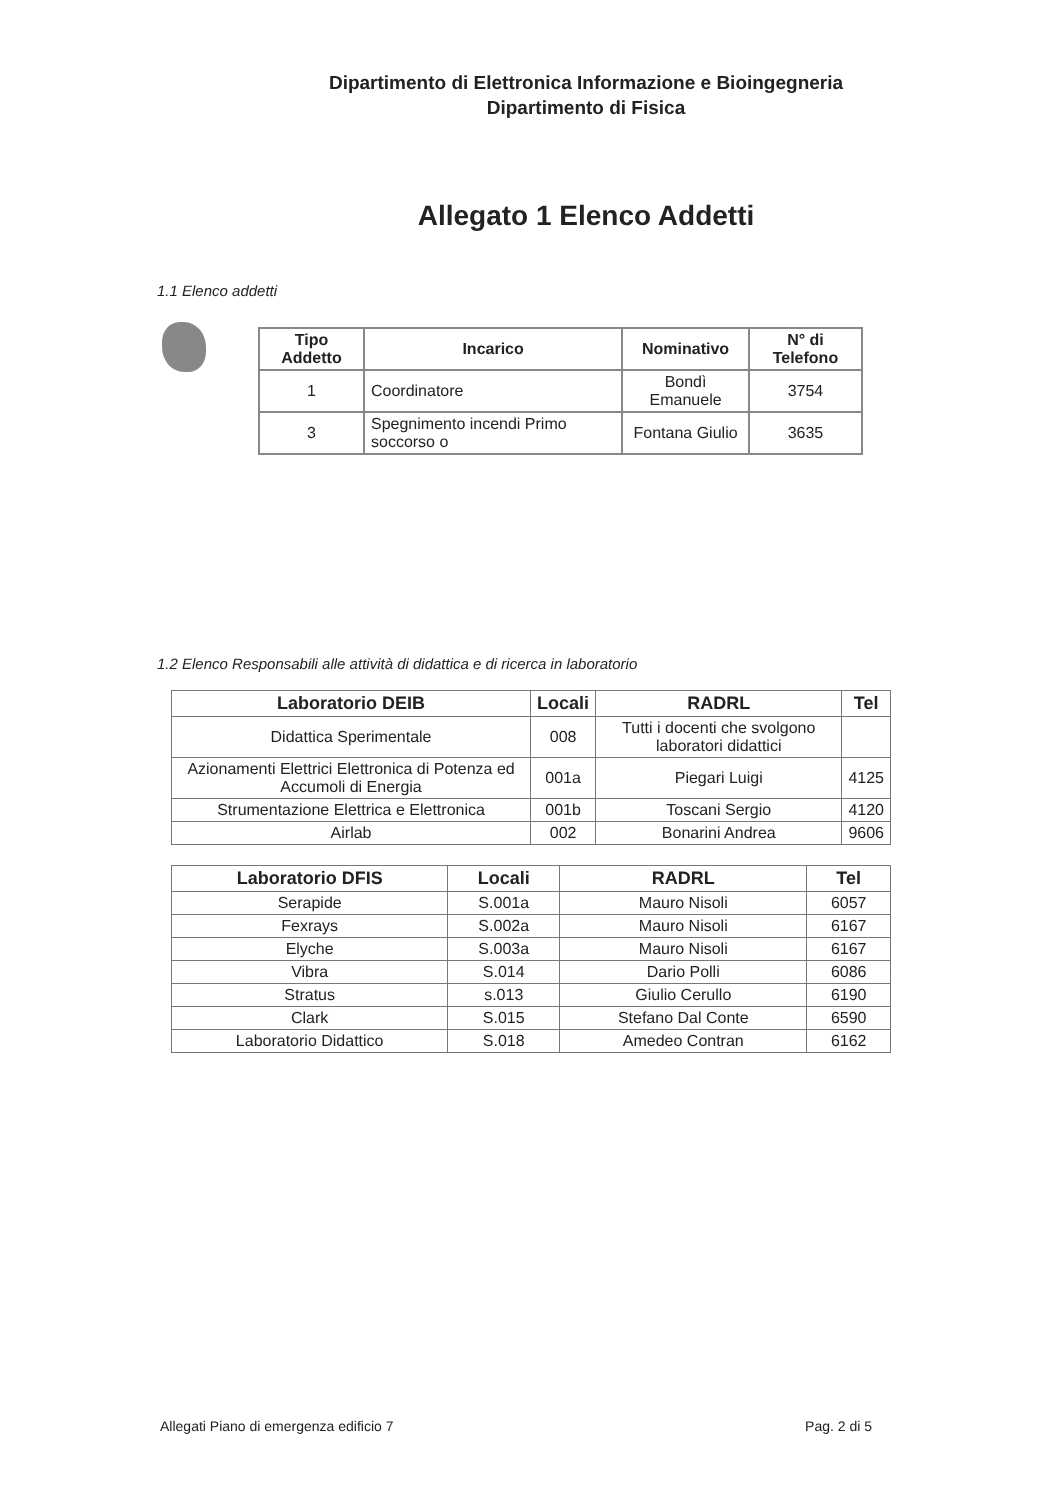Dipartimento di Elettronica Informazione e Bioingegneria
Dipartimento di Fisica
Allegato 1 Elenco Addetti
1.1 Elenco addetti
| Tipo Addetto | Incarico | Nominativo | N° di Telefono |
| --- | --- | --- | --- |
| 1 | Coordinatore | Bondì Emanuele | 3754 |
| 3 | Spegnimento incendi Primo soccorso o | Fontana Giulio | 3635 |
1.2 Elenco Responsabili alle attività di didattica e di ricerca in laboratorio
| Laboratorio DEIB | Locali | RADRL | Tel |
| --- | --- | --- | --- |
| Didattica Sperimentale | 008 | Tutti i docenti che svolgono laboratori didattici | |
| Azionamenti Elettrici Elettronica di Potenza ed Accumoli di Energia | 001a | Piegari Luigi | 4125 |
| Strumentazione Elettrica e Elettronica | 001b | Toscani Sergio | 4120 |
| Airlab | 002 | Bonarini Andrea | 9606 |
| Laboratorio DFIS | Locali | RADRL | Tel |
| --- | --- | --- | --- |
| Serapide | S.001a | Mauro Nisoli | 6057 |
| Fexrays | S.002a | Mauro Nisoli | 6167 |
| Elyche | S.003a | Mauro Nisoli | 6167 |
| Vibra | S.014 | Dario Polli | 6086 |
| Stratus | s.013 | Giulio Cerullo | 6190 |
| Clark | S.015 | Stefano Dal Conte | 6590 |
| Laboratorio Didattico | S.018 | Amedeo Contran | 6162 |
Allegati Piano di emergenza edificio 7 Pag. 2 di 5